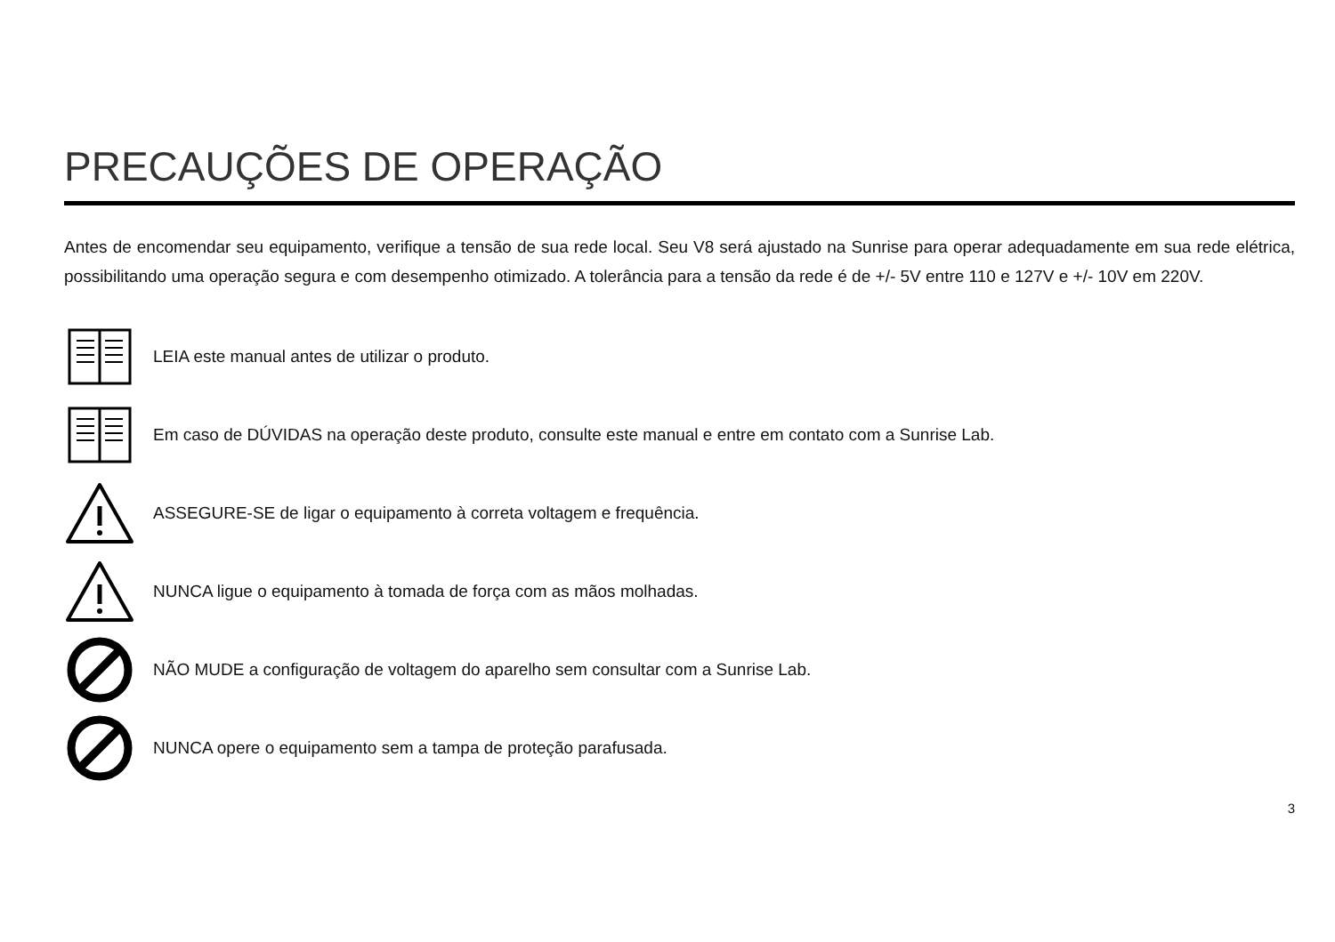PRECAUÇÕES DE OPERAÇÃO
Antes de encomendar seu equipamento, verifique a tensão de sua rede local. Seu V8 será ajustado na Sunrise para operar adequadamente em sua rede elétrica, possibilitando uma operação segura e com desempenho otimizado. A tolerância para a tensão da rede é de +/- 5V entre 110 e 127V e +/- 10V em 220V.
LEIA este manual antes de utilizar o produto.
Em caso de DÚVIDAS na operação deste produto, consulte este manual e entre em contato com a Sunrise Lab.
ASSEGURE-SE de ligar o equipamento à correta voltagem e frequência.
NUNCA ligue o equipamento à tomada de força com as mãos molhadas.
NÃO MUDE a configuração de voltagem do aparelho sem consultar com a Sunrise Lab.
NUNCA opere o equipamento sem a tampa de proteção parafusada.
3